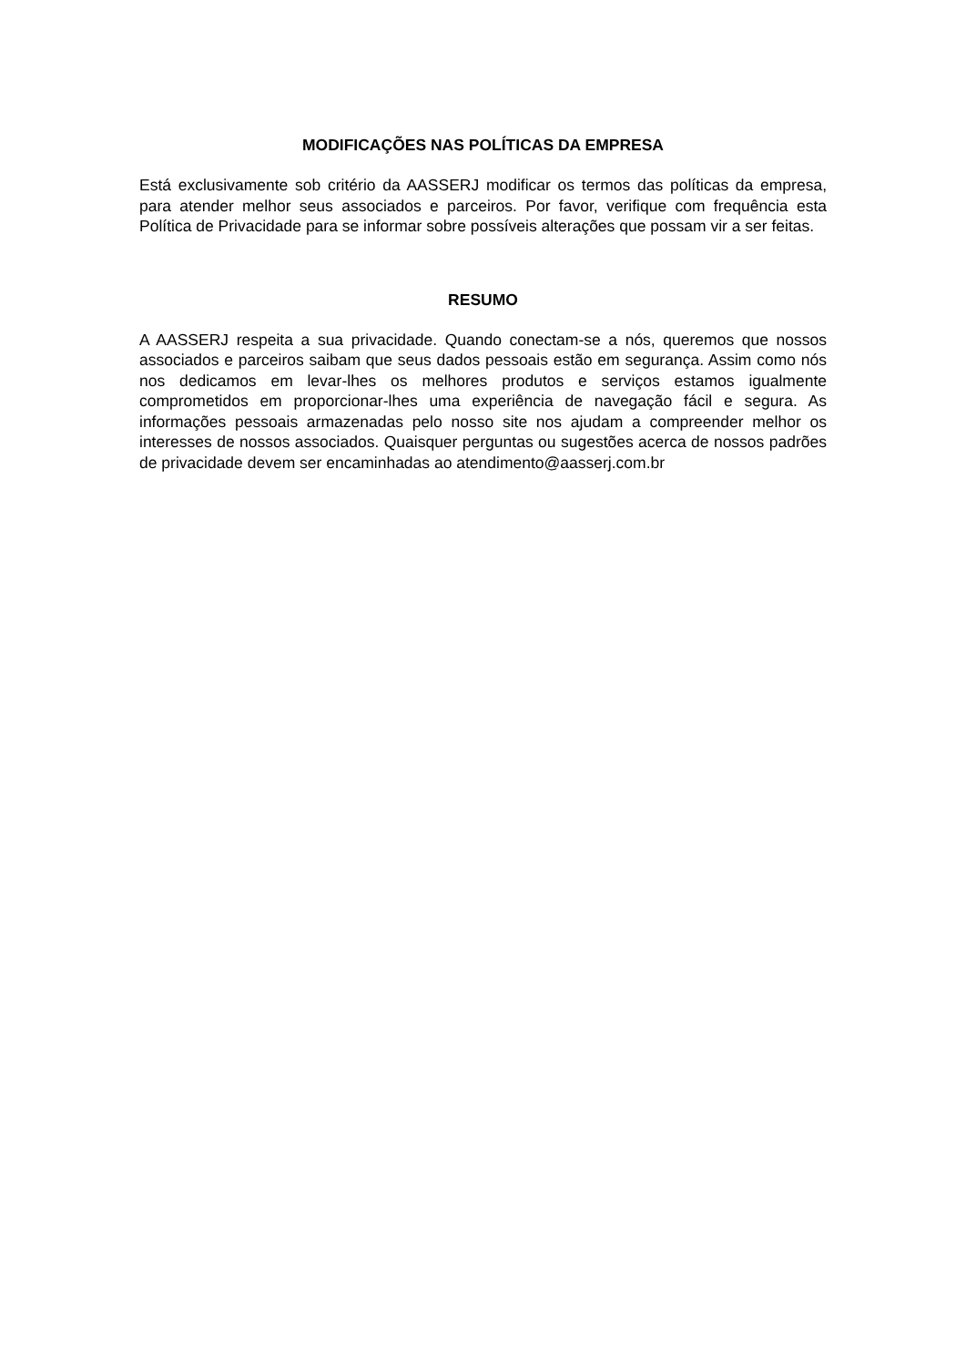MODIFICAÇÕES NAS POLÍTICAS DA EMPRESA
Está exclusivamente sob critério da AASSERJ modificar os termos das políticas da empresa, para atender melhor seus associados e parceiros. Por favor, verifique com frequência esta Política de Privacidade para se informar sobre possíveis alterações que possam vir a ser feitas.
RESUMO
A AASSERJ respeita a sua privacidade. Quando conectam-se a nós, queremos que nossos associados e parceiros saibam que seus dados pessoais estão em segurança. Assim como nós nos dedicamos em levar-lhes os melhores produtos e serviços estamos igualmente comprometidos em proporcionar-lhes uma experiência de navegação fácil e segura. As informações pessoais armazenadas pelo nosso site nos ajudam a compreender melhor os interesses de nossos associados. Quaisquer perguntas ou sugestões acerca de nossos padrões de privacidade devem ser encaminhadas ao atendimento@aasserj.com.br